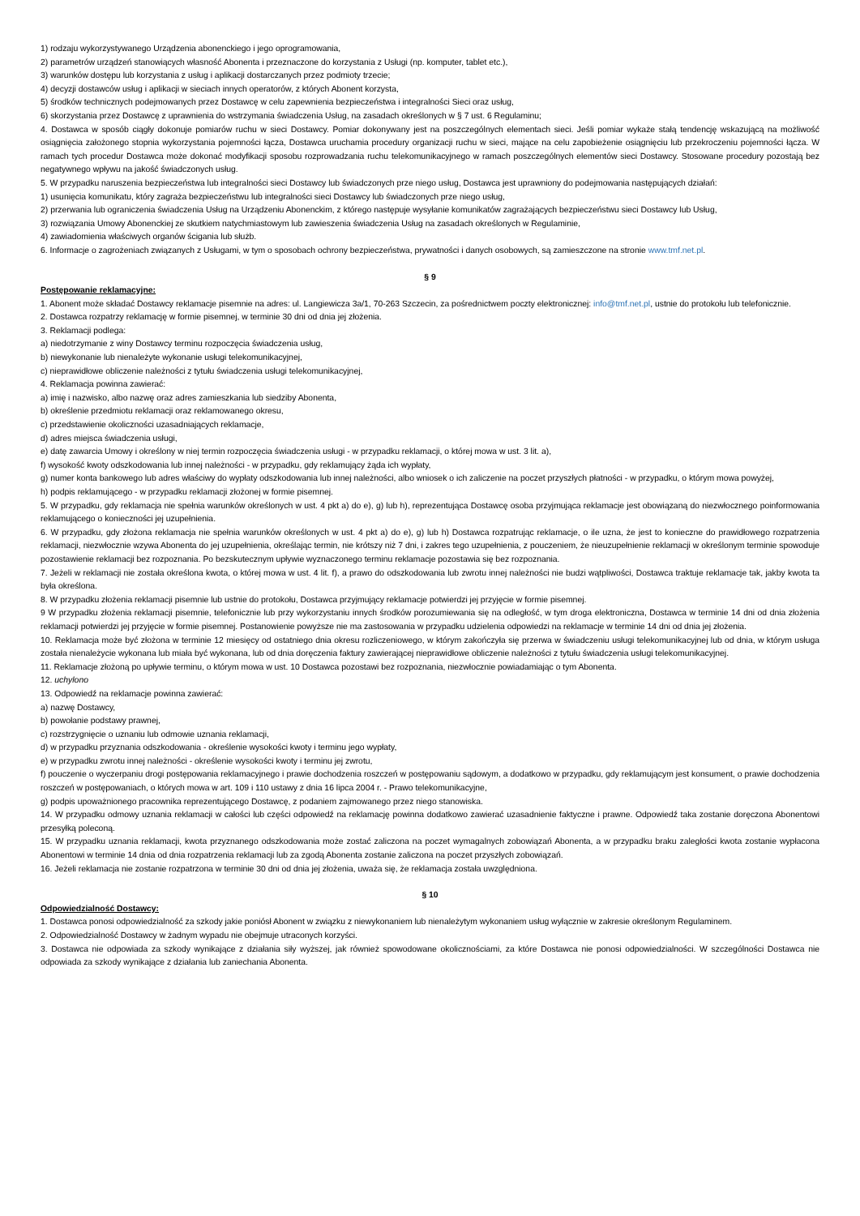1) rodzaju wykorzystywanego Urządzenia abonenckiego i jego oprogramowania,
2) parametrów urządzeń stanowiących własność Abonenta i przeznaczone do korzystania z Usługi (np. komputer, tablet etc.),
3) warunków dostępu lub korzystania z usług i aplikacji dostarczanych przez podmioty trzecie;
4) decyzji dostawców usług i aplikacji w sieciach innych operatorów, z których Abonent korzysta,
5) środków technicznych podejmowanych przez Dostawcę w celu zapewnienia bezpieczeństwa i integralności Sieci oraz usług,
6) skorzystania przez Dostawcę z uprawnienia do wstrzymania świadczenia Usług, na zasadach określonych w § 7 ust. 6 Regulaminu;
4. Dostawca w sposób ciągły dokonuje pomiarów ruchu w sieci Dostawcy. Pomiar dokonywany jest na poszczególnych elementach sieci. Jeśli pomiar wykaże stałą tendencję wskazującą na możliwość osiągnięcia założonego stopnia wykorzystania pojemności łącza, Dostawca uruchamia procedury organizacji ruchu w sieci, mające na celu zapobieżenie osiągnięciu lub przekroczeniu pojemności łącza. W ramach tych procedur Dostawca może dokonać modyfikacji sposobu rozprowadzania ruchu telekomunikacyjnego w ramach poszczególnych elementów sieci Dostawcy. Stosowane procedury pozostają bez negatywnego wpływu na jakość świadczonych usług.
5. W przypadku naruszenia bezpieczeństwa lub integralności sieci Dostawcy lub świadczonych prze niego usług, Dostawca jest uprawniony do podejmowania następujących działań:
1) usunięcia komunikatu, który zagraża bezpieczeństwu lub integralności sieci Dostawcy lub świadczonych prze niego usług,
2) przerwania lub ograniczenia świadczenia Usług na Urządzeniu Abonenckim, z którego następuje wysyłanie komunikatów zagrażających bezpieczeństwu sieci Dostawcy lub Usług,
3) rozwiązania Umowy Abonenckiej ze skutkiem natychmiastowym lub zawieszenia świadczenia Usług na zasadach określonych w Regulaminie,
4) zawiadomienia właściwych organów ścigania lub służb.
6. Informacje o zagrożeniach związanych z Usługami, w tym o sposobach ochrony bezpieczeństwa, prywatności i danych osobowych, są zamieszczone na stronie www.tmf.net.pl.
§ 9
Postępowanie reklamacyjne:
1. Abonent może składać Dostawcy reklamacje pisemnie na adres: ul. Langiewicza 3a/1, 70-263 Szczecin, za pośrednictwem poczty elektronicznej: info@tmf.net.pl, ustnie do protokołu lub telefonicznie.
2. Dostawca rozpatrzy reklamację w formie pisemnej, w terminie 30 dni od dnia jej złożenia.
3. Reklamacji podlega:
a) niedotrzymanie z winy Dostawcy terminu rozpoczęcia świadczenia usług,
b) niewykonanie lub nienależyte wykonanie usługi telekomunikacyjnej,
c) nieprawidłowe obliczenie należności z tytułu świadczenia usługi telekomunikacyjnej,
4. Reklamacja powinna zawierać:
a) imię i nazwisko, albo nazwę oraz adres zamieszkania lub siedziby Abonenta,
b) określenie przedmiotu reklamacji oraz reklamowanego okresu,
c) przedstawienie okoliczności uzasadniających reklamacje,
d) adres miejsca świadczenia usługi,
e) datę zawarcia Umowy i określony w niej termin rozpoczęcia świadczenia usługi - w przypadku reklamacji, o której mowa w ust. 3 lit. a),
f) wysokość kwoty odszkodowania lub innej należności - w przypadku, gdy reklamujący żąda ich wypłaty,
g) numer konta bankowego lub adres właściwy do wypłaty odszkodowania lub innej należności, albo wniosek o ich zaliczenie na poczet przyszłych płatności - w przypadku, o którym mowa powyżej,
h) podpis reklamującego - w przypadku reklamacji złożonej w formie pisemnej.
5. W przypadku, gdy reklamacja nie spełnia warunków określonych w ust. 4 pkt a) do e), g) lub h), reprezentująca Dostawcę osoba przyjmująca reklamacje jest obowiązaną do niezwłocznego poinformowania reklamującego o konieczności jej uzupełnienia.
6. W przypadku, gdy złożona reklamacja nie spełnia warunków określonych w ust. 4 pkt a) do e), g) lub h) Dostawca rozpatrując reklamacje, o ile uzna, że jest to konieczne do prawidłowego rozpatrzenia reklamacji, niezwłocznie wzywa Abonenta do jej uzupełnienia, określając termin, nie krótszy niż 7 dni, i zakres tego uzupełnienia, z pouczeniem, że nieuzupełnienie reklamacji w określonym terminie spowoduje pozostawienie reklamacji bez rozpoznania. Po bezskutecznym upływie wyznaczonego terminu reklamacje pozostawia się bez rozpoznania.
7. Jeżeli w reklamacji nie została określona kwota, o której mowa w ust. 4 lit. f), a prawo do odszkodowania lub zwrotu innej należności nie budzi wątpliwości, Dostawca traktuje reklamacje tak, jakby kwota ta była określona.
8. W przypadku złożenia reklamacji pisemnie lub ustnie do protokołu, Dostawca przyjmujący reklamacje potwierdzi jej przyjęcie w formie pisemnej.
9 W przypadku złożenia reklamacji pisemnie, telefonicznie lub przy wykorzystaniu innych środków porozumiewania się na odległość, w tym droga elektroniczna, Dostawca w terminie 14 dni od dnia złożenia reklamacji potwierdzi jej przyjęcie w formie pisemnej. Postanowienie powyższe nie ma zastosowania w przypadku udzielenia odpowiedzi na reklamacje w terminie 14 dni od dnia jej złożenia.
10. Reklamacja może być złożona w terminie 12 miesięcy od ostatniego dnia okresu rozliczeniowego, w którym zakończyła się przerwa w świadczeniu usługi telekomunikacyjnej lub od dnia, w którym usługa została nienależycie wykonana lub miała być wykonana, lub od dnia doręczenia faktury zawierającej nieprawidłowe obliczenie należności z tytułu świadczenia usługi telekomunikacyjnej.
11. Reklamacje złożoną po upływie terminu, o którym mowa w ust. 10 Dostawca pozostawi bez rozpoznania, niezwłocznie powiadamiając o tym Abonenta.
12. uchylono
13. Odpowiedź na reklamacje powinna zawierać:
a) nazwę Dostawcy,
b) powołanie podstawy prawnej,
c) rozstrzygnięcie o uznaniu lub odmowie uznania reklamacji,
d) w przypadku przyznania odszkodowania - określenie wysokości kwoty i terminu jego wypłaty,
e) w przypadku zwrotu innej należności - określenie wysokości kwoty i terminu jej zwrotu,
f) pouczenie o wyczerpaniu drogi postępowania reklamacyjnego i prawie dochodzenia roszczeń w postępowaniu sądowym, a dodatkowo w przypadku, gdy reklamującym jest konsument, o prawie dochodzenia roszczeń w postępowaniach, o których mowa w art. 109 i 110 ustawy z dnia 16 lipca 2004 r. - Prawo telekomunikacyjne,
g) podpis upoważnionego pracownika reprezentującego Dostawcę, z podaniem zajmowanego przez niego stanowiska.
14. W przypadku odmowy uznania reklamacji w całości lub części odpowiedź na reklamację powinna dodatkowo zawierać uzasadnienie faktyczne i prawne. Odpowiedź taka zostanie doręczona Abonentowi przesyłką poleconą.
15. W przypadku uznania reklamacji, kwota przyznanego odszkodowania może zostać zaliczona na poczet wymagalnych zobowiązań Abonenta, a w przypadku braku zaległości kwota zostanie wypłacona Abonentowi w terminie 14 dnia od dnia rozpatrzenia reklamacji lub za zgodą Abonenta zostanie zaliczona na poczet przyszłych zobowiązań.
16. Jeżeli reklamacja nie zostanie rozpatrzona w terminie 30 dni od dnia jej złożenia, uważa się, że reklamacja została uwzględniona.
§ 10
Odpowiedzialność Dostawcy:
1. Dostawca ponosi odpowiedzialność za szkody jakie poniósł Abonent w związku z niewykonaniem lub nienależytym wykonaniem usług wyłącznie w zakresie określonym Regulaminem.
2. Odpowiedzialność Dostawcy w żadnym wypadu nie obejmuje utraconych korzyści.
3. Dostawca nie odpowiada za szkody wynikające z działania siły wyższej, jak również spowodowane okolicznościami, za które Dostawca nie ponosi odpowiedzialności. W szczególności Dostawca nie odpowiada za szkody wynikające z działania lub zaniechania Abonenta.